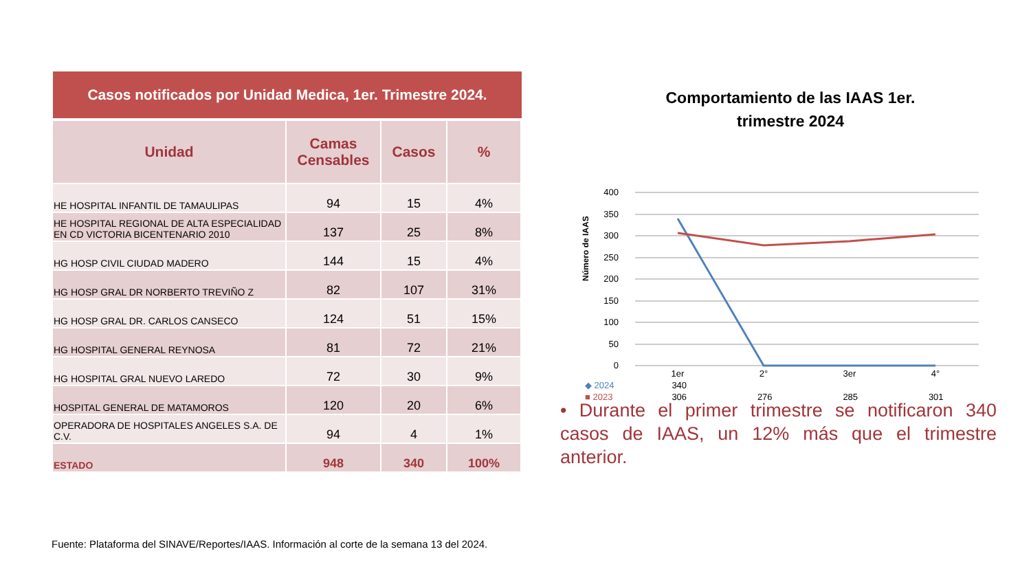Casos notificados por Unidad Medica, 1er. Trimestre 2024.
| Unidad | Camas Censables | Casos | % |
| --- | --- | --- | --- |
| HE HOSPITAL INFANTIL DE TAMAULIPAS | 94 | 15 | 4% |
| HE HOSPITAL REGIONAL DE ALTA ESPECIALIDAD EN CD VICTORIA BICENTENARIO 2010 | 137 | 25 | 8% |
| HG HOSP CIVIL CIUDAD MADERO | 144 | 15 | 4% |
| HG HOSP GRAL DR NORBERTO TREVIÑO Z | 82 | 107 | 31% |
| HG HOSP GRAL DR. CARLOS CANSECO | 124 | 51 | 15% |
| HG HOSPITAL GENERAL REYNOSA | 81 | 72 | 21% |
| HG HOSPITAL GRAL NUEVO LAREDO | 72 | 30 | 9% |
| HOSPITAL GENERAL DE MATAMOROS | 120 | 20 | 6% |
| OPERADORA DE HOSPITALES ANGELES S.A. DE C.V. | 94 | 4 | 1% |
| ESTADO | 948 | 340 | 100% |
Comportamiento de las IAAS 1er.
trimestre 2024
Número de IAAS
400
350
300
250
200
150
100
50
0
1er
2°
3er
4°
| ◆ 2024 | 340 | | | |
| ■ 2023 | 306 | 276 | 285 | 301 |
• Durante el primer trimestre se notificaron 340 casos de IAAS, un 12% más que el trimestre anterior.
Fuente: Plataforma del SINAVE/Reportes/IAAS. Información al corte de la semana 13 del 2024.